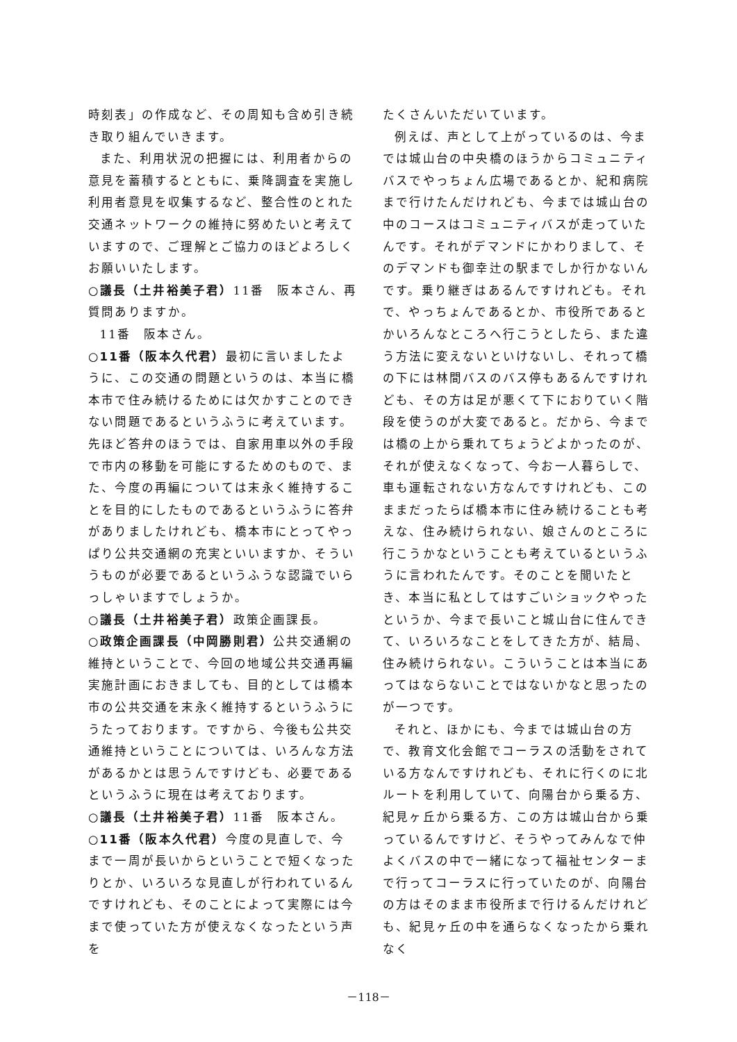時刻表」の作成など、その周知も含め引き続き取り組んでいきます。
また、利用状況の把握には、利用者からの意見を蓄積するとともに、乗降調査を実施し利用者意見を収集するなど、整合性のとれた交通ネットワークの維持に努めたいと考えていますので、ご理解とご協力のほどよろしくお願いいたします。
○議長（土井裕美子君）11番　阪本さん、再質問ありますか。
11番　阪本さん。
○11番（阪本久代君）最初に言いましたように、この交通の問題というのは、本当に橋本市で住み続けるためには欠かすことのできない問題であるというふうに考えています。先ほど答弁のほうでは、自家用車以外の手段で市内の移動を可能にするためのもので、また、今度の再編については末永く維持することを目的にしたものであるというふうに答弁がありましたけれども、橋本市にとってやっぱり公共交通網の充実といいますか、そういうものが必要であるというふうな認識でいらっしゃいますでしょうか。
○議長（土井裕美子君）政策企画課長。
○政策企画課長（中岡勝則君）公共交通網の維持ということで、今回の地域公共交通再編実施計画におきましても、目的としては橋本市の公共交通を末永く維持するというふうにうたっております。ですから、今後も公共交通維持ということについては、いろんな方法があるかとは思うんですけども、必要であるというふうに現在は考えております。
○議長（土井裕美子君）11番　阪本さん。
○11番（阪本久代君）今度の見直しで、今まで一周が長いからということで短くなったりとか、いろいろな見直しが行われているんですけれども、そのことによって実際には今まで使っていた方が使えなくなったという声を
たくさんいただいています。
例えば、声として上がっているのは、今までは城山台の中央橋のほうからコミュニティバスでやっちょん広場であるとか、紀和病院まで行けたんだけれども、今までは城山台の中のコースはコミュニティバスが走っていたんです。それがデマンドにかわりまして、そのデマンドも御幸辻の駅までしか行かないんです。乗り継ぎはあるんですけれども。それで、やっちょんであるとか、市役所であるとかいろんなところへ行こうとしたら、また違う方法に変えないといけないし、それって橋の下には林間バスのバス停もあるんですけれども、その方は足が悪くて下におりていく階段を使うのが大変であると。だから、今までは橋の上から乗れてちょうどよかったのが、それが使えなくなって、今お一人暮らしで、車も運転されない方なんですけれども、このままだったらば橋本市に住み続けることも考えな、住み続けられない、娘さんのところに行こうかなということも考えているというふうに言われたんです。そのことを聞いたとき、本当に私としてはすごいショックやったというか、今まで長いこと城山台に住んできて、いろいろなことをしてきた方が、結局、住み続けられない。こういうことは本当にあってはならないことではないかなと思ったのが一つです。
それと、ほかにも、今までは城山台の方で、教育文化会館でコーラスの活動をされている方なんですけれども、それに行くのに北ルートを利用していて、向陽台から乗る方、紀見ヶ丘から乗る方、この方は城山台から乗っているんですけど、そうやってみんなで仲よくバスの中で一緒になって福祉センターまで行ってコーラスに行っていたのが、向陽台の方はそのまま市役所まで行けるんだけれども、紀見ヶ丘の中を通らなくなったから乗れなく
－118－